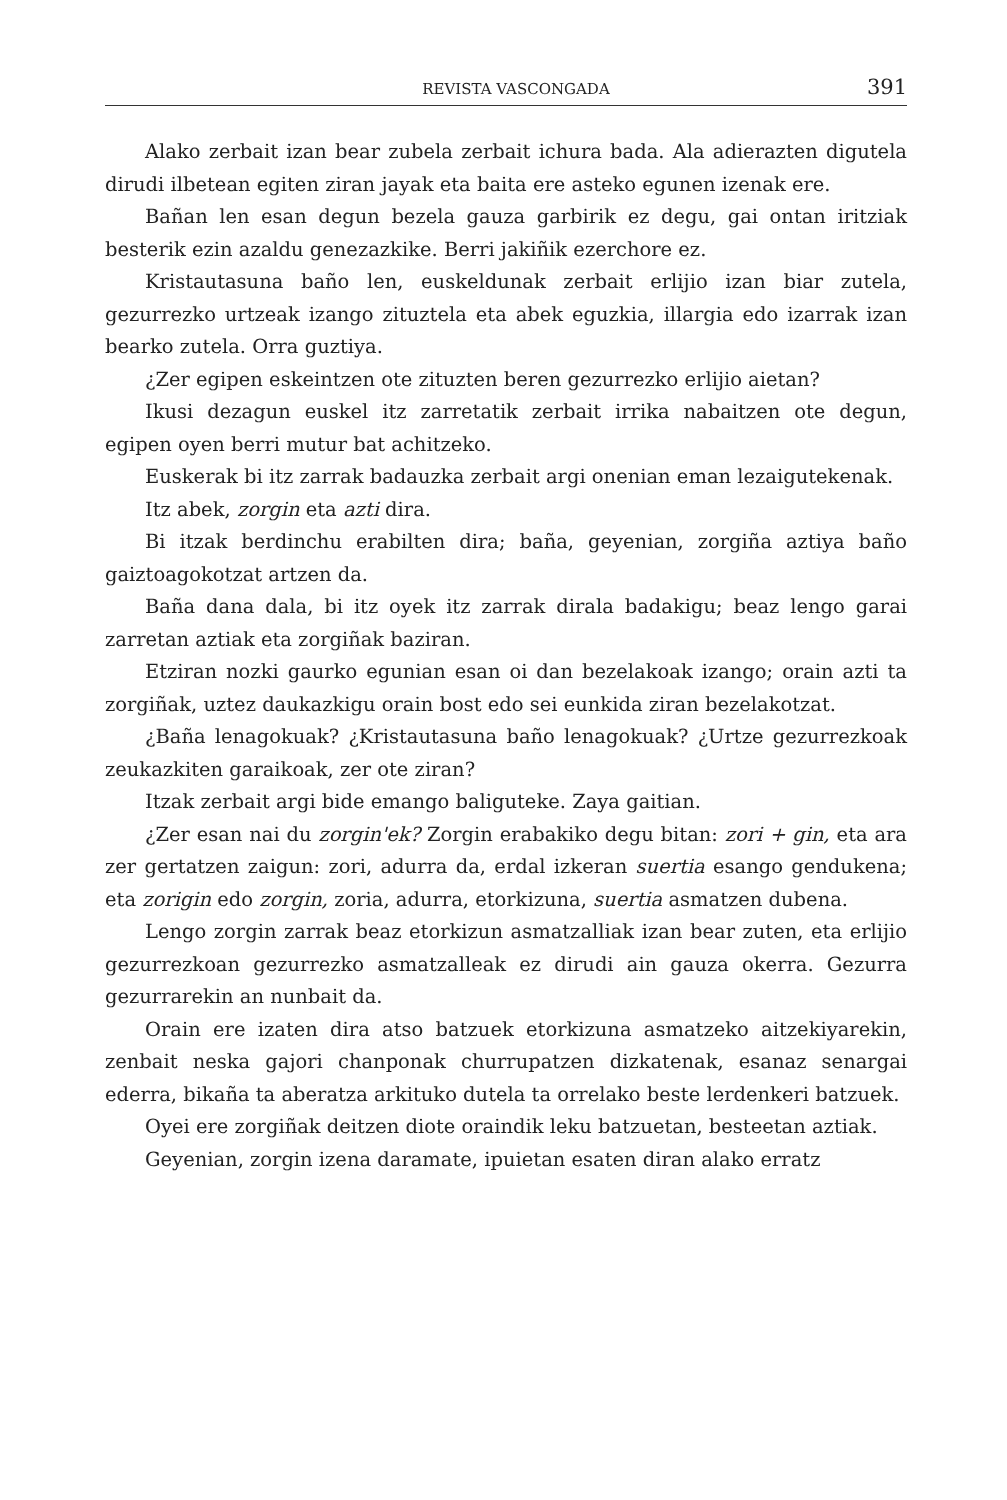REVISTA VASCONGADA 391
Alako zerbait izan bear zubela zerbait ichura bada. Ala adierazten digutela dirudi ilbetean egiten ziran jayak eta baita ere asteko egunen izenak ere.
Bañan len esan degun bezela gauza garbirik ez degu, gai ontan iritziak besterik ezin azaldu genezazkike. Berri jakiñik ezerchore ez.
Kristautasuna baño len, euskeldunak zerbait erlijio izan biar zutela, gezurrezko urtzeak izango zituztela eta abek eguzkia, illargia edo izarrak izan bearko zutela. Orra guztiya.
¿Zer egipen eskeintzen ote zituzten beren gezurrezko erlijio aietan?
Ikusi dezagun euskel itz zarretatik zerbait irrika nabaitzen ote degun, egipen oyen berri mutur bat achitzeko.
Euskerak bi itz zarrak badauzka zerbait argi onenian eman lezaigutekenak.
Itz abek, zorgin eta azti dira.
Bi itzak berdinchu erabilten dira; baña, geyenian, zorgiña aztiya baño gaiztoagokotzat artzen da.
Baña dana dala, bi itz oyek itz zarrak dirala badakigu; beaz lengo garai zarretan aztiak eta zorgiñak baziran.
Etziran nozki gaurko egunian esan oi dan bezelakoak izango; orain azti ta zorgiñak, uztez daukazkigu orain bost edo sei eunkida ziran bezelakotzat.
¿Baña lenagokuak? ¿Kristautasuna baño lenagokuak? ¿Urtze gezurrezkoak zeukazkiten garaikoak, zer ote ziran?
Itzak zerbait argi bide emango baliguteke. Zaya gaitian.
¿Zer esan nai du zorgin'ek? Zorgin erabakiko degu bitan: zori + gin, eta ara zer gertatzen zaigun: zori, adurra da, erdal izkeran suertia esango gendukena; eta zorigin edo zorgin, zoria, adurra, etorkizuna, suertia asmatzen dubena.
Lengo zorgin zarrak beaz etorkizun asmatzalliak izan bear zuten, eta erlijio gezurrezkoan gezurrezko asmatzalleak ez dirudi ain gauza okerra. Gezurra gezurrarekin an nunbait da.
Orain ere izaten dira atso batzuek etorkizuna asmatzeko aitzekiyarekin, zenbait neska gajori chanponak churrupatzen dizkatenak, esanaz senargai ederra, bikaña ta aberatza arkituko dutela ta orrelako beste lerdenkeri batzuek.
Oyei ere zorgiñak deitzen diote oraindik leku batzuetan, besteetan aztiak.
Geyenian, zorgin izena daramate, ipuietan esaten diran alako erratz